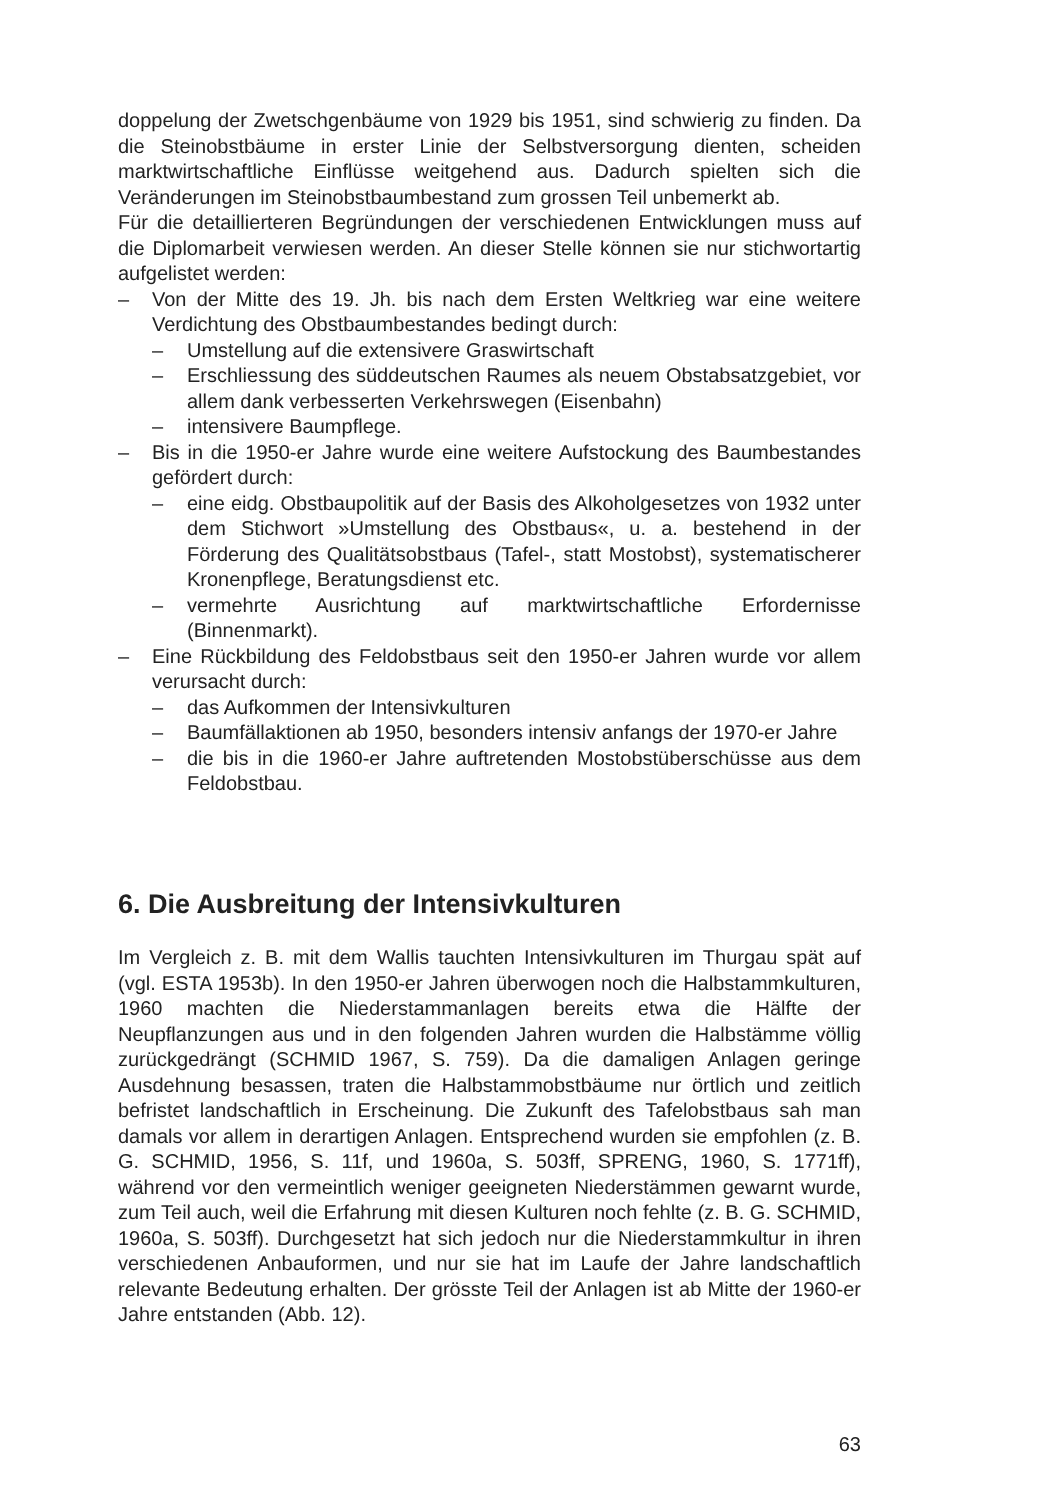doppelung der Zwetschgenbäume von 1929 bis 1951, sind schwierig zu finden. Da die Steinobstbäume in erster Linie der Selbstversorgung dienten, scheiden marktwirtschaftliche Einflüsse weitgehend aus. Dadurch spielten sich die Veränderungen im Steinobstbaumbestand zum grossen Teil unbemerkt ab.
Für die detaillierteren Begründungen der verschiedenen Entwicklungen muss auf die Diplomarbeit verwiesen werden. An dieser Stelle können sie nur stichwortartig aufgelistet werden:
– Von der Mitte des 19. Jh. bis nach dem Ersten Weltkrieg war eine weitere Verdichtung des Obstbaumbestandes bedingt durch:
– Umstellung auf die extensivere Graswirtschaft
– Erschliessung des süddeutschen Raumes als neuem Obstabsatzgebiet, vor allem dank verbesserten Verkehrswegen (Eisenbahn)
– intensivere Baumpflege.
– Bis in die 1950-er Jahre wurde eine weitere Aufstockung des Baumbestandes gefördert durch:
– eine eidg. Obstbaupolitik auf der Basis des Alkoholgesetzes von 1932 unter dem Stichwort »Umstellung des Obstbaus«, u. a. bestehend in der Förderung des Qualitätsobstbaus (Tafel-, statt Mostobst), systematischerer Kronenpflege, Beratungsdienst etc.
– vermehrte Ausrichtung auf marktwirtschaftliche Erfordernisse (Binnenmarkt).
– Eine Rückbildung des Feldobstbaus seit den 1950-er Jahren wurde vor allem verursacht durch:
– das Aufkommen der Intensivkulturen
– Baumfällaktionen ab 1950, besonders intensiv anfangs der 1970-er Jahre
– die bis in die 1960-er Jahre auftretenden Mostobstüberschüsse aus dem Feldobstbau.
6. Die Ausbreitung der Intensivkulturen
Im Vergleich z. B. mit dem Wallis tauchten Intensivkulturen im Thurgau spät auf (vgl. ESTA 1953b). In den 1950-er Jahren überwogen noch die Halbstammkulturen, 1960 machten die Niederstammanlagen bereits etwa die Hälfte der Neupflanzungen aus und in den folgenden Jahren wurden die Halbstämme völlig zurückgedrängt (SCHMID 1967, S. 759). Da die damaligen Anlagen geringe Ausdehnung besassen, traten die Halbstammobstbäume nur örtlich und zeitlich befristet landschaftlich in Erscheinung. Die Zukunft des Tafelobstbaus sah man damals vor allem in derartigen Anlagen. Entsprechend wurden sie empfohlen (z. B. G. SCHMID, 1956, S. 11f, und 1960a, S. 503ff, SPRENG, 1960, S. 1771ff), während vor den vermeintlich weniger geeigneten Niederstämmen gewarnt wurde, zum Teil auch, weil die Erfahrung mit diesen Kulturen noch fehlte (z. B. G. SCHMID, 1960a, S. 503ff). Durchgesetzt hat sich jedoch nur die Niederstammkultur in ihren verschiedenen Anbauformen, und nur sie hat im Laufe der Jahre landschaftlich relevante Bedeutung erhalten. Der grösste Teil der Anlagen ist ab Mitte der 1960-er Jahre entstanden (Abb. 12).
63